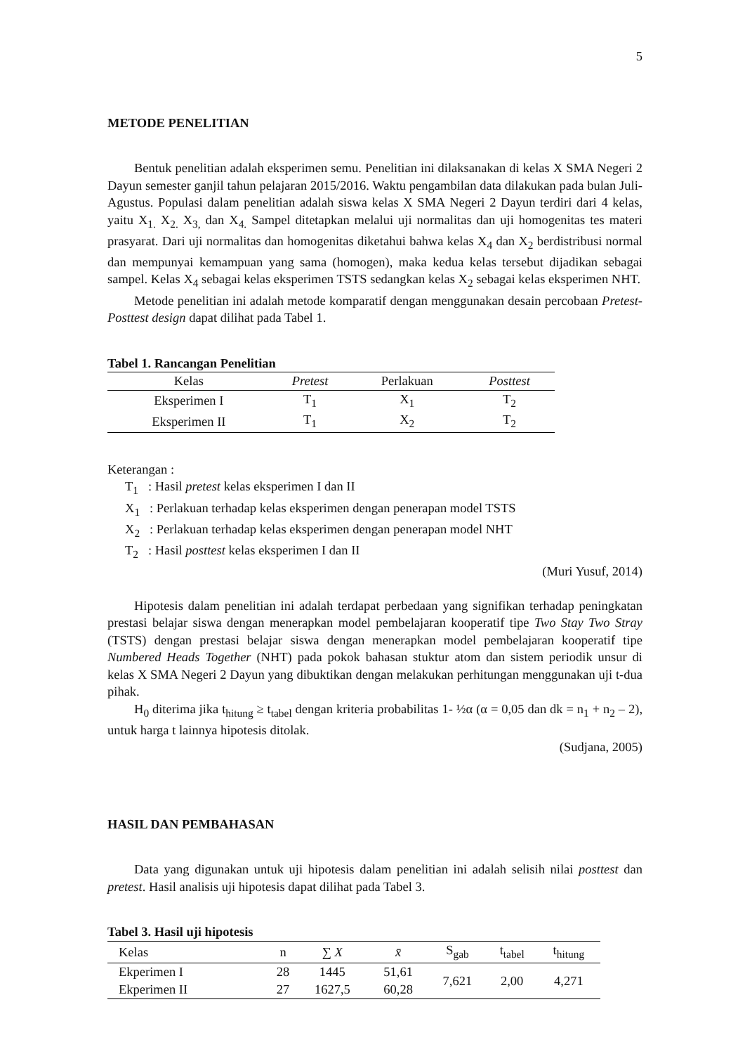5
METODE PENELITIAN
Bentuk penelitian adalah eksperimen semu. Penelitian ini dilaksanakan di kelas X SMA Negeri 2 Dayun semester ganjil tahun pelajaran 2015/2016. Waktu pengambilan data dilakukan pada bulan Juli-Agustus. Populasi dalam penelitian adalah siswa kelas X SMA Negeri 2 Dayun terdiri dari 4 kelas, yaitu X<sub>1.</sub> X<sub>2.</sub> X<sub>3,</sub> dan X<sub>4.</sub> Sampel ditetapkan melalui uji normalitas dan uji homogenitas tes materi prasyarat. Dari uji normalitas dan homogenitas diketahui bahwa kelas X<sub>4</sub> dan X<sub>2</sub> berdistribusi normal dan mempunyai kemampuan yang sama (homogen), maka kedua kelas tersebut dijadikan sebagai sampel. Kelas X<sub>4</sub> sebagai kelas eksperimen TSTS sedangkan kelas X<sub>2</sub> sebagai kelas eksperimen NHT.
Metode penelitian ini adalah metode komparatif dengan menggunakan desain percobaan Pretest-Posttest design dapat dilihat pada Tabel 1.
Tabel 1. Rancangan Penelitian
| Kelas | Pretest | Perlakuan | Posttest |
| --- | --- | --- | --- |
| Eksperimen I | T<sub>1</sub> | X<sub>1</sub> | T<sub>2</sub> |
| Eksperimen II | T<sub>1</sub> | X<sub>2</sub> | T<sub>2</sub> |
Keterangan :
T<sub>1</sub> : Hasil pretest kelas eksperimen I dan II
X<sub>1</sub> : Perlakuan terhadap kelas eksperimen dengan penerapan model TSTS
X<sub>2</sub> : Perlakuan terhadap kelas eksperimen dengan penerapan model NHT
T<sub>2</sub> : Hasil posttest kelas eksperimen I dan II
(Muri Yusuf, 2014)
Hipotesis dalam penelitian ini adalah terdapat perbedaan yang signifikan terhadap peningkatan prestasi belajar siswa dengan menerapkan model pembelajaran kooperatif tipe Two Stay Two Stray (TSTS) dengan prestasi belajar siswa dengan menerapkan model pembelajaran kooperatif tipe Numbered Heads Together (NHT) pada pokok bahasan stuktur atom dan sistem periodik unsur di kelas X SMA Negeri 2 Dayun yang dibuktikan dengan melakukan perhitungan menggunakan uji t-dua pihak.
H<sub>0</sub> diterima jika t<sub>hitung</sub> ≥ t<sub>tabel</sub> dengan kriteria probabilitas 1- ½α (α = 0,05 dan dk = n<sub>1</sub> + n<sub>2</sub> – 2), untuk harga t lainnya hipotesis ditolak.
(Sudjana, 2005)
HASIL DAN PEMBAHASAN
Data yang digunakan untuk uji hipotesis dalam penelitian ini adalah selisih nilai posttest dan pretest. Hasil analisis uji hipotesis dapat dilihat pada Tabel 3.
Tabel 3. Hasil uji hipotesis
| Kelas | n | ∑ X | x̄ | S<sub>gab</sub> | t<sub>tabel</sub> | t<sub>hitung</sub> |
| --- | --- | --- | --- | --- | --- | --- |
| Ekperimen I | 28 | 1445 | 51,61 | 7,621 | 2,00 | 4,271 |
| Ekperimen II | 27 | 1627,5 | 60,28 | | | |